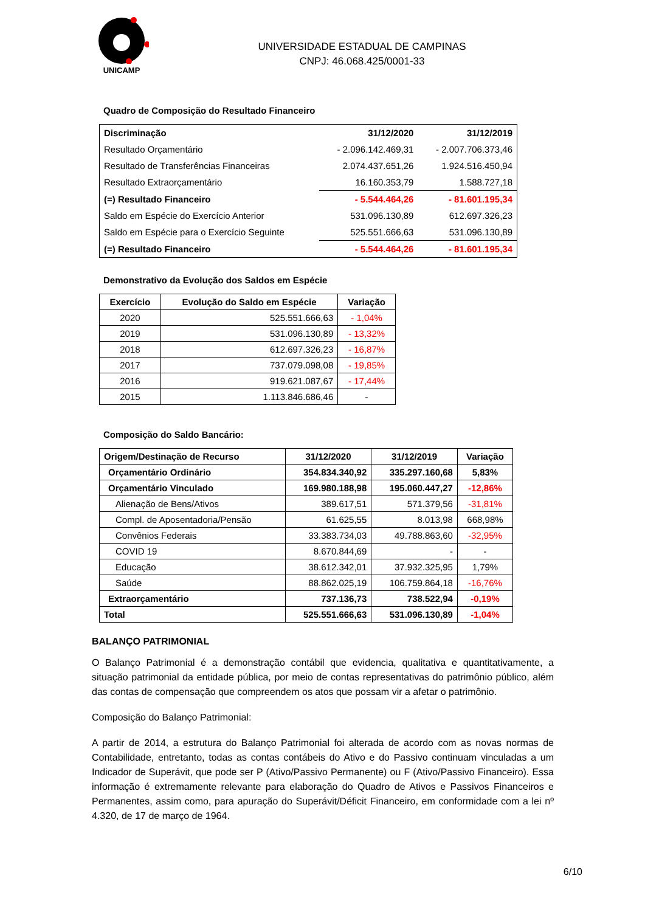UNICAMP
UNIVERSIDADE ESTADUAL DE CAMPINAS
CNPJ: 46.068.425/0001-33
Quadro de Composição do Resultado Financeiro
| Discriminação | 31/12/2020 | 31/12/2019 |
| --- | --- | --- |
| Resultado Orçamentário | - 2.096.142.469,31 | - 2.007.706.373,46 |
| Resultado de Transferências Financeiras | 2.074.437.651,26 | 1.924.516.450,94 |
| Resultado Extraorçamentário | 16.160.353,79 | 1.588.727,18 |
| (=) Resultado Financeiro | - 5.544.464,26 | - 81.601.195,34 |
| Saldo em Espécie do Exercício Anterior | 531.096.130,89 | 612.697.326,23 |
| Saldo em Espécie para o Exercício Seguinte | 525.551.666,63 | 531.096.130,89 |
| (=) Resultado Financeiro | - 5.544.464,26 | - 81.601.195,34 |
Demonstrativo da Evolução dos Saldos em Espécie
| Exercício | Evolução do Saldo em Espécie | Variação |
| --- | --- | --- |
| 2020 | 525.551.666,63 | - 1,04% |
| 2019 | 531.096.130,89 | - 13,32% |
| 2018 | 612.697.326,23 | - 16,87% |
| 2017 | 737.079.098,08 | - 19,85% |
| 2016 | 919.621.087,67 | - 17,44% |
| 2015 | 1.113.846.686,46 | - |
Composição do Saldo Bancário:
| Origem/Destinação de Recurso | 31/12/2020 | 31/12/2019 | Variação |
| --- | --- | --- | --- |
| Orçamentário Ordinário | 354.834.340,92 | 335.297.160,68 | 5,83% |
| Orçamentário Vinculado | 169.980.188,98 | 195.060.447,27 | -12,86% |
| Alienação de Bens/Ativos | 389.617,51 | 571.379,56 | -31,81% |
| Compl. de Aposentadoria/Pensão | 61.625,55 | 8.013,98 | 668,98% |
| Convênios Federais | 33.383.734,03 | 49.788.863,60 | -32,95% |
| COVID 19 | 8.670.844,69 | - | - |
| Educação | 38.612.342,01 | 37.932.325,95 | 1,79% |
| Saúde | 88.862.025,19 | 106.759.864,18 | -16,76% |
| Extraorçamentário | 737.136,73 | 738.522,94 | -0,19% |
| Total | 525.551.666,63 | 531.096.130,89 | -1,04% |
BALANÇO PATRIMONIAL
O Balanço Patrimonial é a demonstração contábil que evidencia, qualitativa e quantitativamente, a situação patrimonial da entidade pública, por meio de contas representativas do patrimônio público, além das contas de compensação que compreendem os atos que possam vir a afetar o patrimônio.
Composição do Balanço Patrimonial:
A partir de 2014, a estrutura do Balanço Patrimonial foi alterada de acordo com as novas normas de Contabilidade, entretanto, todas as contas contábeis do Ativo e do Passivo continuam vinculadas a um Indicador de Superávit, que pode ser P (Ativo/Passivo Permanente) ou F (Ativo/Passivo Financeiro). Essa informação é extremamente relevante para elaboração do Quadro de Ativos e Passivos Financeiros e Permanentes, assim como, para apuração do Superávit/Déficit Financeiro, em conformidade com a lei nº 4.320, de 17 de março de 1964.
6/10